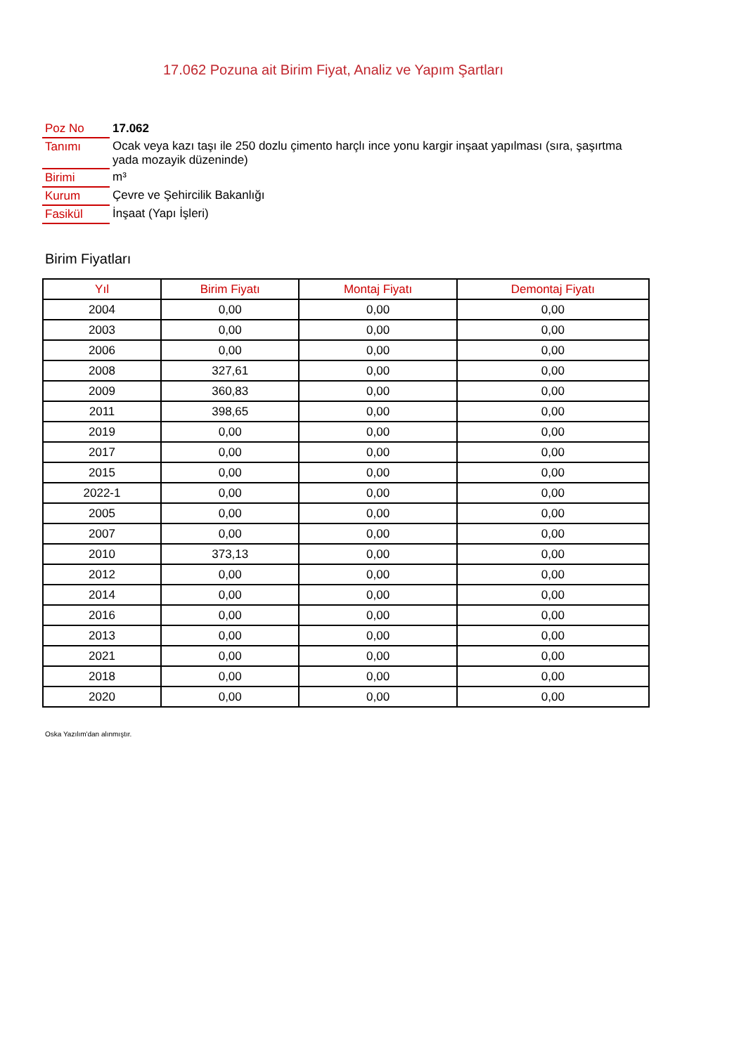17.062 Pozuna ait Birim Fiyat, Analiz ve Yapım Şartları
| Poz No | 17.062 |
| Tanımı | Ocak veya kazı taşı ile 250 dozlu çimento harçlı ince yonu kargir inşaat yapılması (sıra, şaşırtma yada mozayik düzeninde) |
| Birimi | m³ |
| Kurum | Çevre ve Şehircilik Bakanlığı |
| Fasikül | İnşaat (Yapı İşleri) |
Birim Fiyatları
| Yıl | Birim Fiyatı | Montaj Fiyatı | Demontaj Fiyatı |
| --- | --- | --- | --- |
| 2004 | 0,00 | 0,00 | 0,00 |
| 2003 | 0,00 | 0,00 | 0,00 |
| 2006 | 0,00 | 0,00 | 0,00 |
| 2008 | 327,61 | 0,00 | 0,00 |
| 2009 | 360,83 | 0,00 | 0,00 |
| 2011 | 398,65 | 0,00 | 0,00 |
| 2019 | 0,00 | 0,00 | 0,00 |
| 2017 | 0,00 | 0,00 | 0,00 |
| 2015 | 0,00 | 0,00 | 0,00 |
| 2022-1 | 0,00 | 0,00 | 0,00 |
| 2005 | 0,00 | 0,00 | 0,00 |
| 2007 | 0,00 | 0,00 | 0,00 |
| 2010 | 373,13 | 0,00 | 0,00 |
| 2012 | 0,00 | 0,00 | 0,00 |
| 2014 | 0,00 | 0,00 | 0,00 |
| 2016 | 0,00 | 0,00 | 0,00 |
| 2013 | 0,00 | 0,00 | 0,00 |
| 2021 | 0,00 | 0,00 | 0,00 |
| 2018 | 0,00 | 0,00 | 0,00 |
| 2020 | 0,00 | 0,00 | 0,00 |
Oska Yazılım'dan alınmıştır.